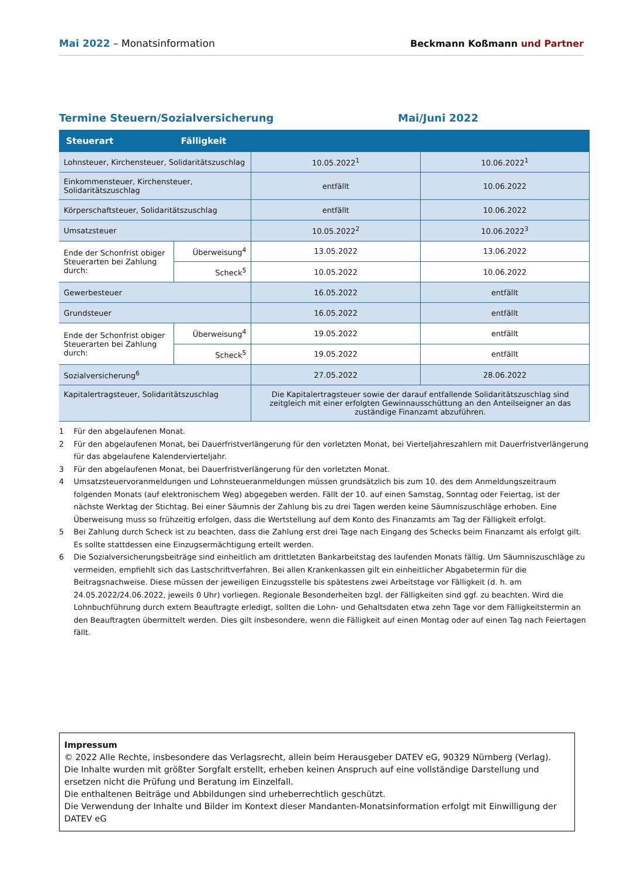Mai 2022 – Monatsinformation
Beckmann Koßmann und Partner
Termine Steuern/Sozialversicherung Mai/Juni 2022
| Steuerart | Fälligkeit | | |
| --- | --- | --- | --- |
| Lohnsteuer, Kirchensteuer, Solidaritätszuschlag | | 10.05.2022<sup>1</sup> | 10.06.2022<sup>1</sup> |
| Einkommensteuer, Kirchensteuer, Solidaritätszuschlag | | entfällt | 10.06.2022 |
| Körperschaftsteuer, Solidaritätszuschlag | | entfällt | 10.06.2022 |
| Umsatzsteuer | | 10.05.2022<sup>2</sup> | 10.06.2022<sup>3</sup> |
| Ende der Schonfrist obiger Steuerarten bei Zahlung durch: | Überweisung<sup>4</sup> | 13.05.2022 | 13.06.2022 |
| | Scheck<sup>5</sup> | 10.05.2022 | 10.06.2022 |
| Gewerbesteuer | | 16.05.2022 | entfällt |
| Grundsteuer | | 16.05.2022 | entfällt |
| Ende der Schonfrist obiger Steuerarten bei Zahlung durch: | Überweisung<sup>4</sup> | 19.05.2022 | entfällt |
| | Scheck<sup>5</sup> | 19.05.2022 | entfällt |
| Sozialversicherung<sup>6</sup> | | 27.05.2022 | 28.06.2022 |
| Kapitalertragsteuer, Solidaritätszuschlag | | Die Kapitalertragsteuer sowie der darauf entfallende Solidaritätszuschlag sind zeitgleich mit einer erfolgten Gewinnausschüttung an den Anteilseigner an das zuständige Finanzamt abzuführen. | |
1 Für den abgelaufenen Monat.
2 Für den abgelaufenen Monat, bei Dauerfristverlängerung für den vorletzten Monat, bei Vierteljahreszahlern mit Dauerfristverlängerung für das abgelaufene Kalendervierteljahr.
3 Für den abgelaufenen Monat, bei Dauerfristverlängerung für den vorletzten Monat.
4 Umsatzsteuervoranmeldungen und Lohnsteueranmeldungen müssen grundsätzlich bis zum 10. des dem Anmeldungszeitraum folgenden Monats (auf elektronischem Weg) abgegeben werden. Fällt der 10. auf einen Samstag, Sonntag oder Feiertag, ist der nächste Werktag der Stichtag. Bei einer Säumnis der Zahlung bis zu drei Tagen werden keine Säumniszuschläge erhoben. Eine Überweisung muss so frühzeitig erfolgen, dass die Wertstellung auf dem Konto des Finanzamts am Tag der Fälligkeit erfolgt.
5 Bei Zahlung durch Scheck ist zu beachten, dass die Zahlung erst drei Tage nach Eingang des Schecks beim Finanzamt als erfolgt gilt. Es sollte stattdessen eine Einzugsermächtigung erteilt werden.
6 Die Sozialversicherungsbeiträge sind einheitlich am drittletzten Bankarbeitstag des laufenden Monats fällig. Um Säumniszuschläge zu vermeiden, empfiehlt sich das Lastschriftverfahren. Bei allen Krankenkassen gilt ein einheitlicher Abgabetermin für die Beitragsnachweise. Diese müssen der jeweiligen Einzugsstelle bis spätestens zwei Arbeitstage vor Fälligkeit (d. h. am 24.05.2022/24.06.2022, jeweils 0 Uhr) vorliegen. Regionale Besonderheiten bzgl. der Fälligkeiten sind ggf. zu beachten. Wird die Lohnbuchführung durch extern Beauftragte erledigt, sollten die Lohn- und Gehaltsdaten etwa zehn Tage vor dem Fälligkeitstermin an den Beauftragten übermittelt werden. Dies gilt insbesondere, wenn die Fälligkeit auf einen Montag oder auf einen Tag nach Feiertagen fällt.
Impressum
© 2022 Alle Rechte, insbesondere das Verlagsrecht, allein beim Herausgeber DATEV eG, 90329 Nürnberg (Verlag).
Die Inhalte wurden mit größter Sorgfalt erstellt, erheben keinen Anspruch auf eine vollständige Darstellung und ersetzen nicht die Prüfung und Beratung im Einzelfall.
Die enthaltenen Beiträge und Abbildungen sind urheberrechtlich geschützt.
Die Verwendung der Inhalte und Bilder im Kontext dieser Mandanten-Monatsinformation erfolgt mit Einwilligung der DATEV eG